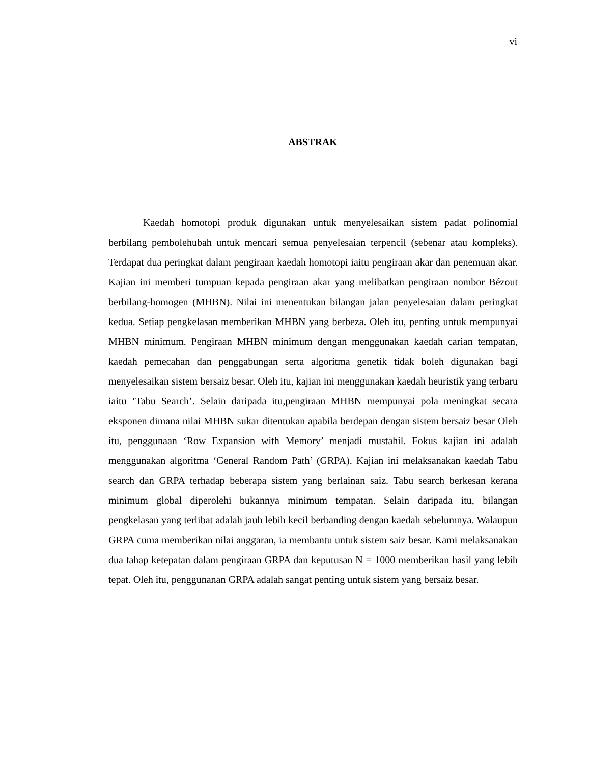vi
ABSTRAK
Kaedah homotopi produk digunakan untuk menyelesaikan sistem padat polinomial berbilang pembolehubah untuk mencari semua penyelesaian terpencil (sebenar atau kompleks). Terdapat dua peringkat dalam pengiraan kaedah homotopi iaitu pengiraan akar dan penemuan akar. Kajian ini memberi tumpuan kepada pengiraan akar yang melibatkan pengiraan nombor Bézout berbilang-homogen (MHBN). Nilai ini menentukan bilangan jalan penyelesaian dalam peringkat kedua. Setiap pengkelasan memberikan MHBN yang berbeza. Oleh itu, penting untuk mempunyai MHBN minimum. Pengiraan MHBN minimum dengan menggunakan kaedah carian tempatan, kaedah pemecahan dan penggabungan serta algoritma genetik tidak boleh digunakan bagi menyelesaikan sistem bersaiz besar. Oleh itu, kajian ini menggunakan kaedah heuristik yang terbaru iaitu ‘Tabu Search’. Selain daripada itu,pengiraan MHBN mempunyai pola meningkat secara eksponen dimana nilai MHBN sukar ditentukan apabila berdepan dengan sistem bersaiz besar Oleh itu, penggunaan ‘Row Expansion with Memory’ menjadi mustahil. Fokus kajian ini adalah menggunakan algoritma ‘General Random Path’ (GRPA). Kajian ini melaksanakan kaedah Tabu search dan GRPA terhadap beberapa sistem yang berlainan saiz. Tabu search berkesan kerana minimum global diperolehi bukannya minimum tempatan. Selain daripada itu, bilangan pengkelasan yang terlibat adalah jauh lebih kecil berbanding dengan kaedah sebelumnya. Walaupun GRPA cuma memberikan nilai anggaran, ia membantu untuk sistem saiz besar. Kami melaksanakan dua tahap ketepatan dalam pengiraan GRPA dan keputusan N = 1000 memberikan hasil yang lebih tepat. Oleh itu, penggunanan GRPA adalah sangat penting untuk sistem yang bersaiz besar.